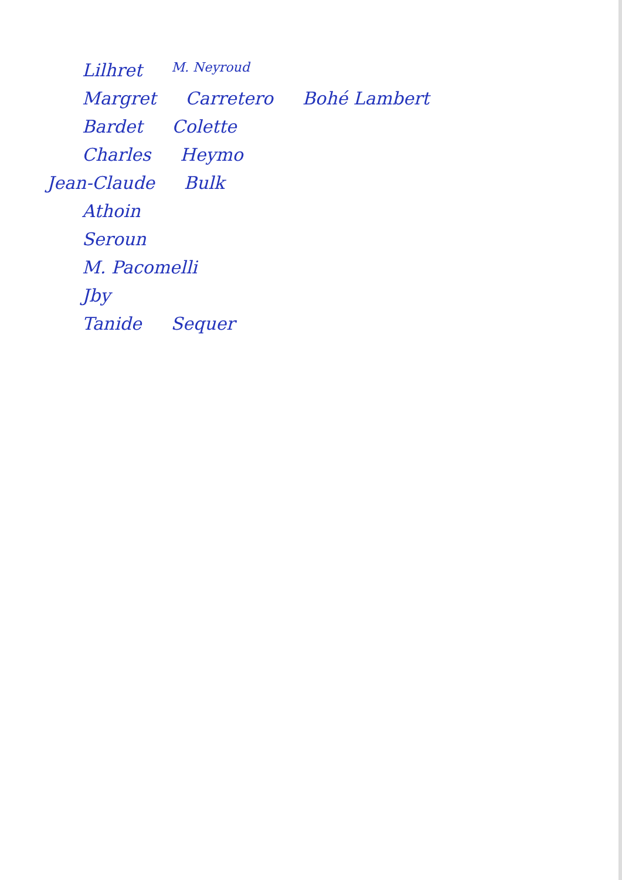Lilhret M. Neyroud
Margret Carretero Bohé Lambert
Bardet Colette
Charles Heymo
Jean-Claude Bulk
Athoin
Seroun
M. Pacomelli
Jby
Tanide Sequer